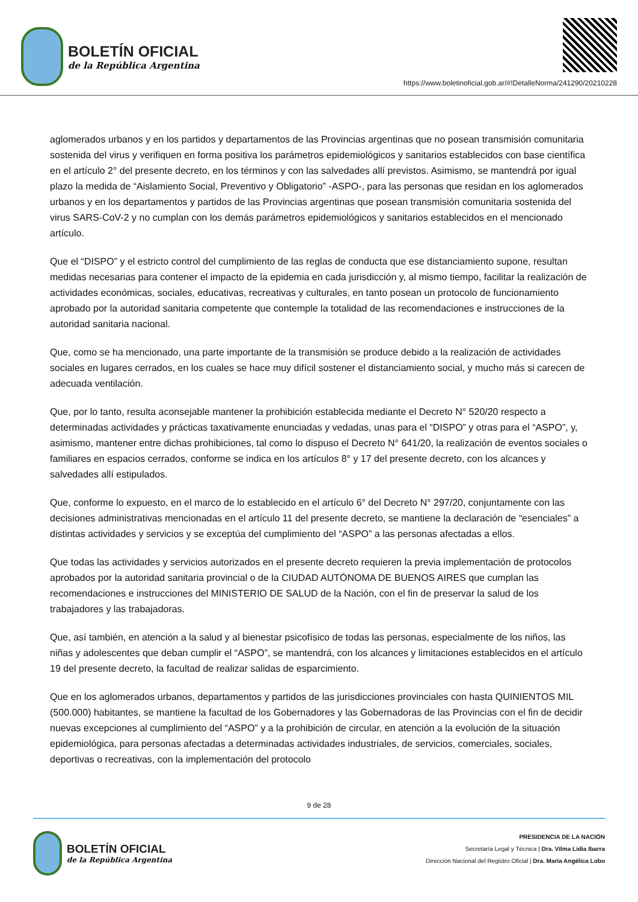BOLETÍN OFICIAL
de la República Argentina
https://www.boletinoficial.gob.ar/#!DetalleNorma/241290/20210228
aglomerados urbanos y en los partidos y departamentos de las Provincias argentinas que no posean transmisión comunitaria sostenida del virus y verifiquen en forma positiva los parámetros epidemiológicos y sanitarios establecidos con base científica en el artículo 2° del presente decreto, en los términos y con las salvedades allí previstos. Asimismo, se mantendrá por igual plazo la medida de “Aislamiento Social, Preventivo y Obligatorio” -ASPO-, para las personas que residan en los aglomerados urbanos y en los departamentos y partidos de las Provincias argentinas que posean transmisión comunitaria sostenida del virus SARS-CoV-2 y no cumplan con los demás parámetros epidemiológicos y sanitarios establecidos en el mencionado artículo.
Que el “DISPO” y el estricto control del cumplimiento de las reglas de conducta que ese distanciamiento supone, resultan medidas necesarias para contener el impacto de la epidemia en cada jurisdicción y, al mismo tiempo, facilitar la realización de actividades económicas, sociales, educativas, recreativas y culturales, en tanto posean un protocolo de funcionamiento aprobado por la autoridad sanitaria competente que contemple la totalidad de las recomendaciones e instrucciones de la autoridad sanitaria nacional.
Que, como se ha mencionado, una parte importante de la transmisión se produce debido a la realización de actividades sociales en lugares cerrados, en los cuales se hace muy difícil sostener el distanciamiento social, y mucho más si carecen de adecuada ventilación.
Que, por lo tanto, resulta aconsejable mantener la prohibición establecida mediante el Decreto N° 520/20 respecto a determinadas actividades y prácticas taxativamente enunciadas y vedadas, unas para el “DISPO” y otras para el “ASPO”, y, asimismo, mantener entre dichas prohibiciones, tal como lo dispuso el Decreto N° 641/20, la realización de eventos sociales o familiares en espacios cerrados, conforme se indica en los artículos 8° y 17 del presente decreto, con los alcances y salvedades allí estipulados.
Que, conforme lo expuesto, en el marco de lo establecido en el artículo 6° del Decreto N° 297/20, conjuntamente con las decisiones administrativas mencionadas en el artículo 11 del presente decreto, se mantiene la declaración de “esenciales” a distintas actividades y servicios y se exceptúa del cumplimiento del “ASPO” a las personas afectadas a ellos.
Que todas las actividades y servicios autorizados en el presente decreto requieren la previa implementación de protocolos aprobados por la autoridad sanitaria provincial o de la CIUDAD AUTÓNOMA DE BUENOS AIRES que cumplan las recomendaciones e instrucciones del MINISTERIO DE SALUD de la Nación, con el fin de preservar la salud de los trabajadores y las trabajadoras.
Que, así también, en atención a la salud y al bienestar psicofísico de todas las personas, especialmente de los niños, las niñas y adolescentes que deban cumplir el “ASPO”, se mantendrá, con los alcances y limitaciones establecidos en el artículo 19 del presente decreto, la facultad de realizar salidas de esparcimiento.
Que en los aglomerados urbanos, departamentos y partidos de las jurisdicciones provinciales con hasta QUINIENTOS MIL (500.000) habitantes, se mantiene la facultad de los Gobernadores y las Gobernadoras de las Provincias con el fin de decidir nuevas excepciones al cumplimiento del “ASPO” y a la prohibición de circular, en atención a la evolución de la situación epidemiológica, para personas afectadas a determinadas actividades industriales, de servicios, comerciales, sociales, deportivas o recreativas, con la implementación del protocolo
9 de 28
BOLETÍN OFICIAL
de la República Argentina
PRESIDENCIA DE LA NACIÓN
Secretaría Legal y Técnica | Dra. Vilma Lidia Ibarra
Dirección Nacional del Registro Oficial | Dra. María Angélica Lobo